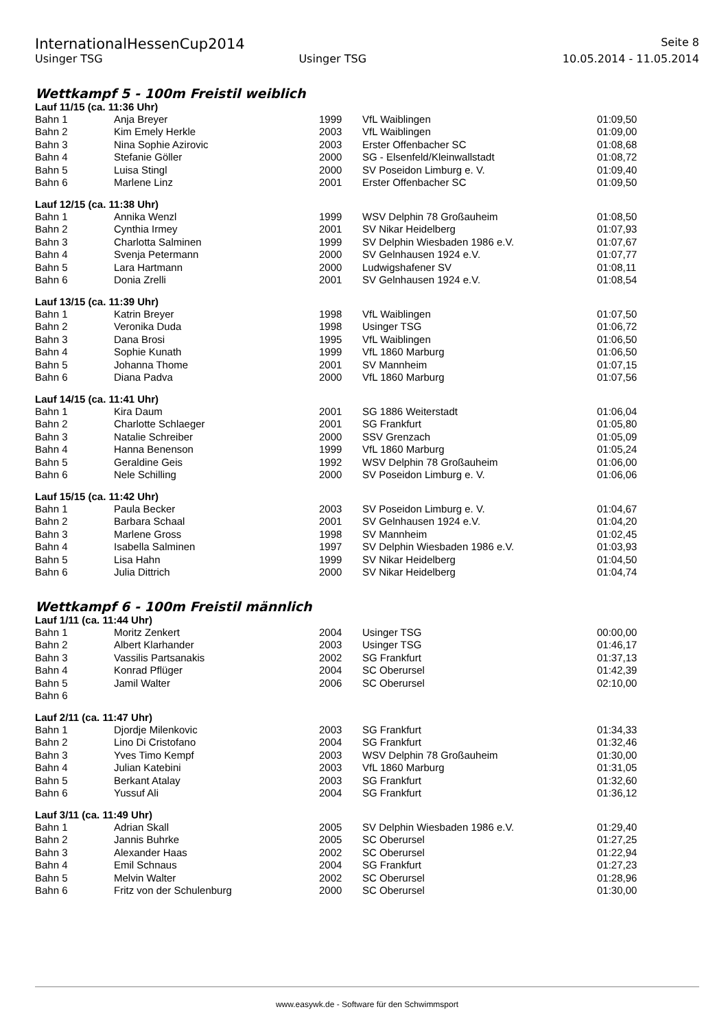InternationalHessenCup2014 Seite 8
Usinger TSG Usinger TSG 10.05.2014 - 11.05.2014
Wettkampf 5 - 100m Freistil weiblich
Lauf 11/15 (ca. 11:36 Uhr)
| Bahn 1 | Anja Breyer | 1999 | VfL Waiblingen | 01:09,50 |
| Bahn 2 | Kim Emely Herkle | 2003 | VfL Waiblingen | 01:09,00 |
| Bahn 3 | Nina Sophie Azirovic | 2003 | Erster Offenbacher SC | 01:08,68 |
| Bahn 4 | Stefanie Göller | 2000 | SG - Elsenfeld/Kleinwallstadt | 01:08,72 |
| Bahn 5 | Luisa Stingl | 2000 | SV Poseidon Limburg e. V. | 01:09,40 |
| Bahn 6 | Marlene Linz | 2001 | Erster Offenbacher SC | 01:09,50 |
Lauf 12/15 (ca. 11:38 Uhr)
| Bahn 1 | Annika Wenzl | 1999 | WSV Delphin 78 Großauheim | 01:08,50 |
| Bahn 2 | Cynthia Irmey | 2001 | SV Nikar Heidelberg | 01:07,93 |
| Bahn 3 | Charlotta Salminen | 1999 | SV Delphin Wiesbaden 1986 e.V. | 01:07,67 |
| Bahn 4 | Svenja Petermann | 2000 | SV Gelnhausen 1924 e.V. | 01:07,77 |
| Bahn 5 | Lara Hartmann | 2000 | Ludwigshafener SV | 01:08,11 |
| Bahn 6 | Donia Zrelli | 2001 | SV Gelnhausen 1924 e.V. | 01:08,54 |
Lauf 13/15 (ca. 11:39 Uhr)
| Bahn 1 | Katrin Breyer | 1998 | VfL Waiblingen | 01:07,50 |
| Bahn 2 | Veronika Duda | 1998 | Usinger TSG | 01:06,72 |
| Bahn 3 | Dana Brosi | 1995 | VfL Waiblingen | 01:06,50 |
| Bahn 4 | Sophie Kunath | 1999 | VfL 1860 Marburg | 01:06,50 |
| Bahn 5 | Johanna Thome | 2001 | SV Mannheim | 01:07,15 |
| Bahn 6 | Diana Padva | 2000 | VfL 1860 Marburg | 01:07,56 |
Lauf 14/15 (ca. 11:41 Uhr)
| Bahn 1 | Kira Daum | 2001 | SG 1886 Weiterstadt | 01:06,04 |
| Bahn 2 | Charlotte Schlaeger | 2001 | SG Frankfurt | 01:05,80 |
| Bahn 3 | Natalie Schreiber | 2000 | SSV Grenzach | 01:05,09 |
| Bahn 4 | Hanna Benenson | 1999 | VfL 1860 Marburg | 01:05,24 |
| Bahn 5 | Geraldine Geis | 1992 | WSV Delphin 78 Großauheim | 01:06,00 |
| Bahn 6 | Nele Schilling | 2000 | SV Poseidon Limburg e. V. | 01:06,06 |
Lauf 15/15 (ca. 11:42 Uhr)
| Bahn 1 | Paula Becker | 2003 | SV Poseidon Limburg e. V. | 01:04,67 |
| Bahn 2 | Barbara Schaal | 2001 | SV Gelnhausen 1924 e.V. | 01:04,20 |
| Bahn 3 | Marlene Gross | 1998 | SV Mannheim | 01:02,45 |
| Bahn 4 | Isabella Salminen | 1997 | SV Delphin Wiesbaden 1986 e.V. | 01:03,93 |
| Bahn 5 | Lisa Hahn | 1999 | SV Nikar Heidelberg | 01:04,50 |
| Bahn 6 | Julia Dittrich | 2000 | SV Nikar Heidelberg | 01:04,74 |
Wettkampf 6 - 100m Freistil männlich
Lauf 1/11 (ca. 11:44 Uhr)
| Bahn 1 | Moritz Zenkert | 2004 | Usinger TSG | 00:00,00 |
| Bahn 2 | Albert Klarhander | 2003 | Usinger TSG | 01:46,17 |
| Bahn 3 | Vassilis Partsanakis | 2002 | SG Frankfurt | 01:37,13 |
| Bahn 4 | Konrad Pflüger | 2004 | SC Oberursel | 01:42,39 |
| Bahn 5 | Jamil Walter | 2006 | SC Oberursel | 02:10,00 |
| Bahn 6 | | | | |
Lauf 2/11 (ca. 11:47 Uhr)
| Bahn 1 | Djordje Milenkovic | 2003 | SG Frankfurt | 01:34,33 |
| Bahn 2 | Lino Di Cristofano | 2004 | SG Frankfurt | 01:32,46 |
| Bahn 3 | Yves Timo Kempf | 2003 | WSV Delphin 78 Großauheim | 01:30,00 |
| Bahn 4 | Julian Katebini | 2003 | VfL 1860 Marburg | 01:31,05 |
| Bahn 5 | Berkant Atalay | 2003 | SG Frankfurt | 01:32,60 |
| Bahn 6 | Yussuf Ali | 2004 | SG Frankfurt | 01:36,12 |
Lauf 3/11 (ca. 11:49 Uhr)
| Bahn 1 | Adrian Skall | 2005 | SV Delphin Wiesbaden 1986 e.V. | 01:29,40 |
| Bahn 2 | Jannis Buhrke | 2005 | SC Oberursel | 01:27,25 |
| Bahn 3 | Alexander Haas | 2002 | SC Oberursel | 01:22,94 |
| Bahn 4 | Emil Schnaus | 2004 | SG Frankfurt | 01:27,23 |
| Bahn 5 | Melvin Walter | 2002 | SC Oberursel | 01:28,96 |
| Bahn 6 | Fritz von der Schulenburg | 2000 | SC Oberursel | 01:30,00 |
www.easywk.de - Software für den Schwimmsport